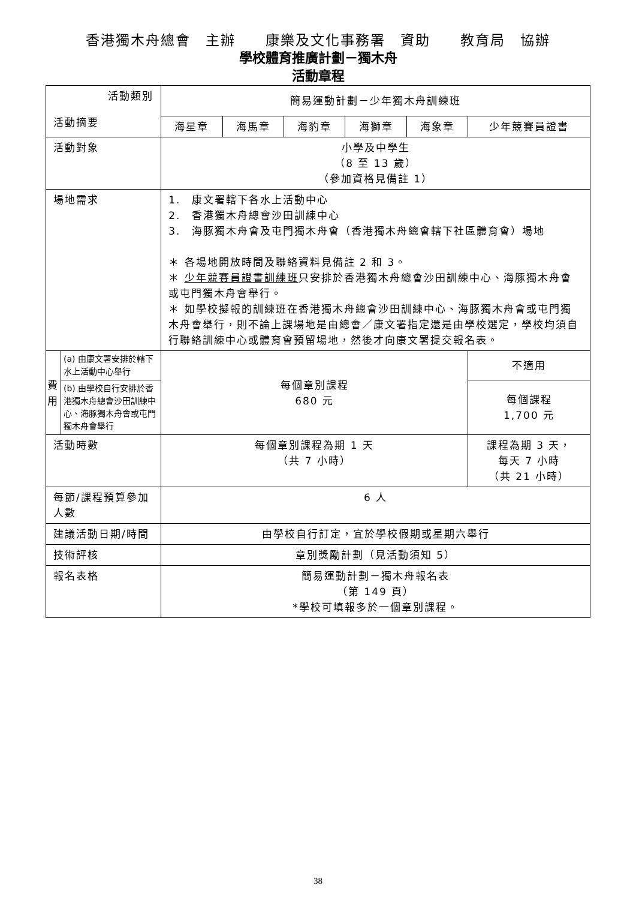香港獨木舟總會　主辦　　康樂及文化事務署　資助　　教育局　協辦
學校體育推廣計劃－獨木舟
活動章程
| 活動類別 活動摘要 | | 簡易運動計劃－少年獨木舟訓練班 | | | | | |
| | | 海星章 | 海馬章 | 海豹章 | 海獅章 | 海象章 | 少年競賽員證書 |
| 活動對象 | | 小學及中學生 （8 至 13 歲） （參加資格見備註 1） | | | | | |
| 場地需求 | | 1. 康文署轄下各水上活動中心 2. 香港獨木舟總會沙田訓練中心 3. 海豚獨木舟會及屯門獨木舟會（香港獨木舟總會轄下社區體育會）場地 ＊ 各場地開放時間及聯絡資料見備註 2 和 3。 ＊ 少年競賽員證書訓練班 只安排於香港獨木舟總會沙田訓練中心、海豚獨木舟會或屯門獨木舟會舉行。 ＊ 如學校擬報的訓練班在香港獨木舟總會沙田訓練中心、海豚獨木舟會或屯門獨木舟會舉行，則不論上課場地是由總會／康文署指定還是由學校選定，學校均須自行聯絡訓練中心或體育會預留場地，然後才向康文署提交報名表。 | | | | | |
| 費用 | (a) 由康文署安排於轄下水上活動中心舉行 | 每個章別課程 680 元 | | | | | 不適用 |
| | (b) 由學校自行安排於香港獨木舟總會沙田訓練中心、海豚獨木舟會或屯門獨木舟會舉行 | | | | | | 每個課程 1,700 元 |
| 活動時數 | | 每個章別課程為期 1 天 （共 7 小時） | | | | | 課程為期 3 天， 每天 7 小時 （共 21 小時） |
| 每節/課程預算參加人數 | | 6 人 | | | | | |
| 建議活動日期/時間 | | 由學校自行訂定，宜於學校假期或星期六舉行 | | | | | |
| 技術評核 | | 章別獎勵計劃（見活動須知 5） | | | | | |
| 報名表格 | | 簡易運動計劃－獨木舟報名表 （第 149 頁） *學校可填報多於一個章別課程。 | | | | | |
38